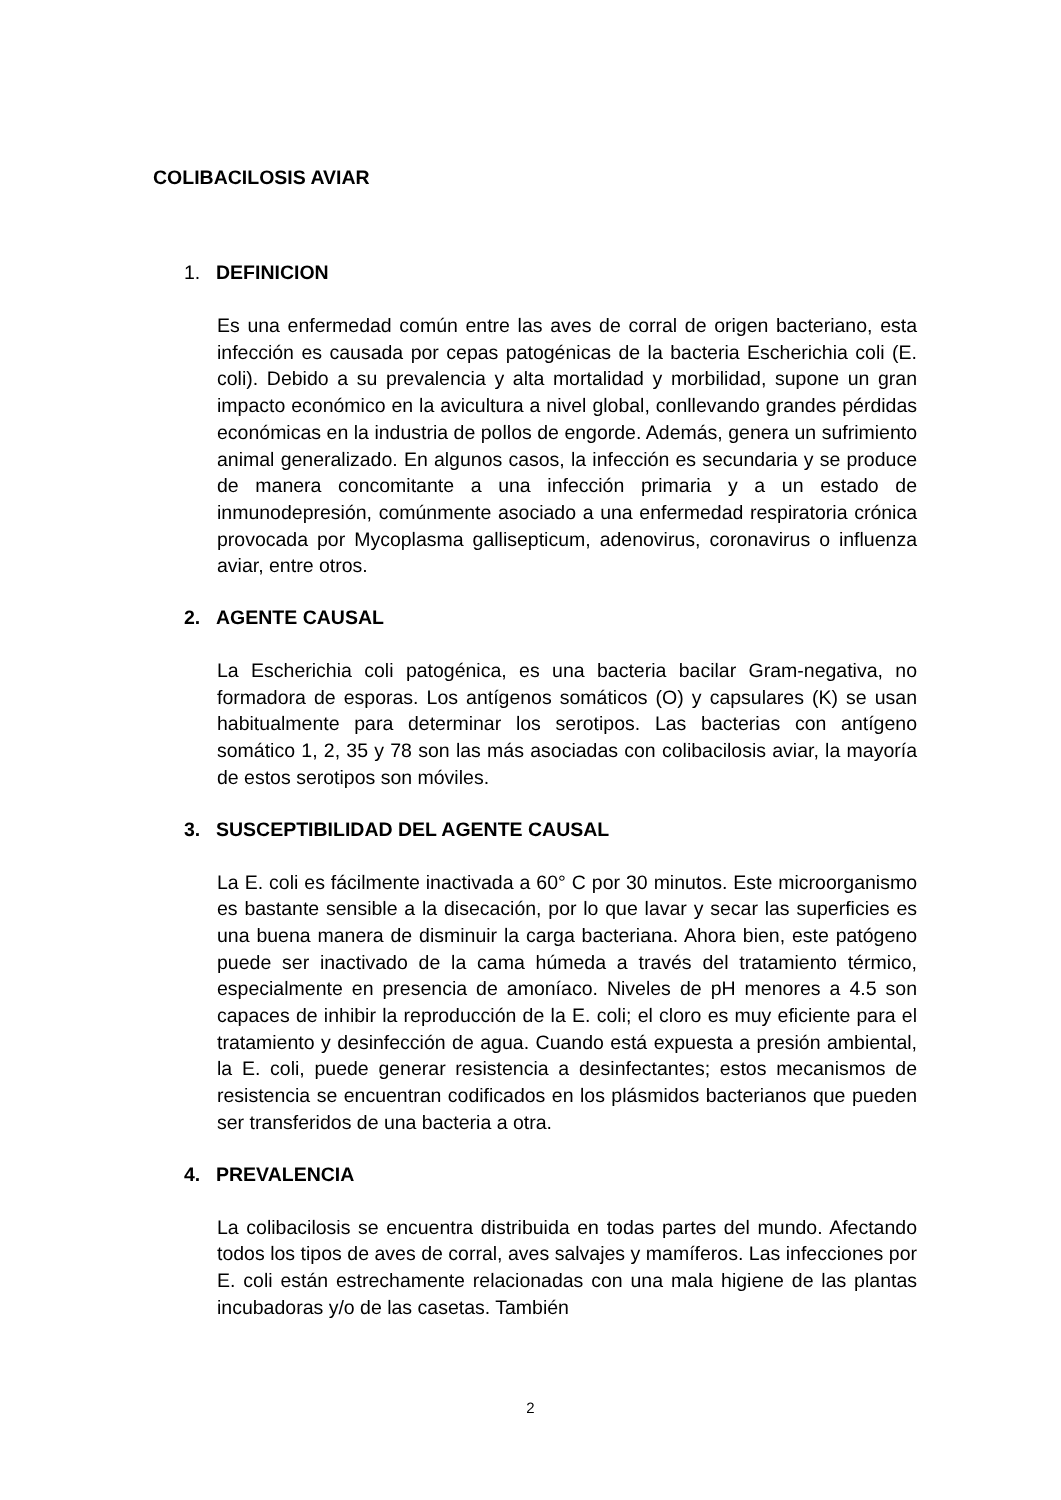COLIBACILOSIS AVIAR
1. DEFINICION
Es una enfermedad común entre las aves de corral de origen bacteriano, esta infección es causada por cepas patogénicas de la bacteria Escherichia coli (E. coli). Debido a su prevalencia y alta mortalidad y morbilidad, supone un gran impacto económico en la avicultura a nivel global, conllevando grandes pérdidas económicas en la industria de pollos de engorde. Además, genera un sufrimiento animal generalizado. En algunos casos, la infección es secundaria y se produce de manera concomitante a una infección primaria y a un estado de inmunodepresión, comúnmente asociado a una enfermedad respiratoria crónica provocada por Mycoplasma gallisepticum, adenovirus, coronavirus o influenza aviar, entre otros.
2. AGENTE CAUSAL
La Escherichia coli patogénica, es una bacteria bacilar Gram-negativa, no formadora de esporas. Los antígenos somáticos (O) y capsulares (K) se usan habitualmente para determinar los serotipos. Las bacterias con antígeno somático 1, 2, 35 y 78 son las más asociadas con colibacilosis aviar, la mayoría de estos serotipos son móviles.
3. SUSCEPTIBILIDAD DEL AGENTE CAUSAL
La E. coli es fácilmente inactivada a 60° C por 30 minutos. Este microorganismo es bastante sensible a la disecación, por lo que lavar y secar las superficies es una buena manera de disminuir la carga bacteriana. Ahora bien, este patógeno puede ser inactivado de la cama húmeda a través del tratamiento térmico, especialmente en presencia de amoníaco. Niveles de pH menores a 4.5 son capaces de inhibir la reproducción de la E. coli; el cloro es muy eficiente para el tratamiento y desinfección de agua. Cuando está expuesta a presión ambiental, la E. coli, puede generar resistencia a desinfectantes; estos mecanismos de resistencia se encuentran codificados en los plásmidos bacterianos que pueden ser transferidos de una bacteria a otra.
4. PREVALENCIA
La colibacilosis se encuentra distribuida en todas partes del mundo. Afectando todos los tipos de aves de corral, aves salvajes y mamíferos. Las infecciones por E. coli están estrechamente relacionadas con una mala higiene de las plantas incubadoras y/o de las casetas. También
2